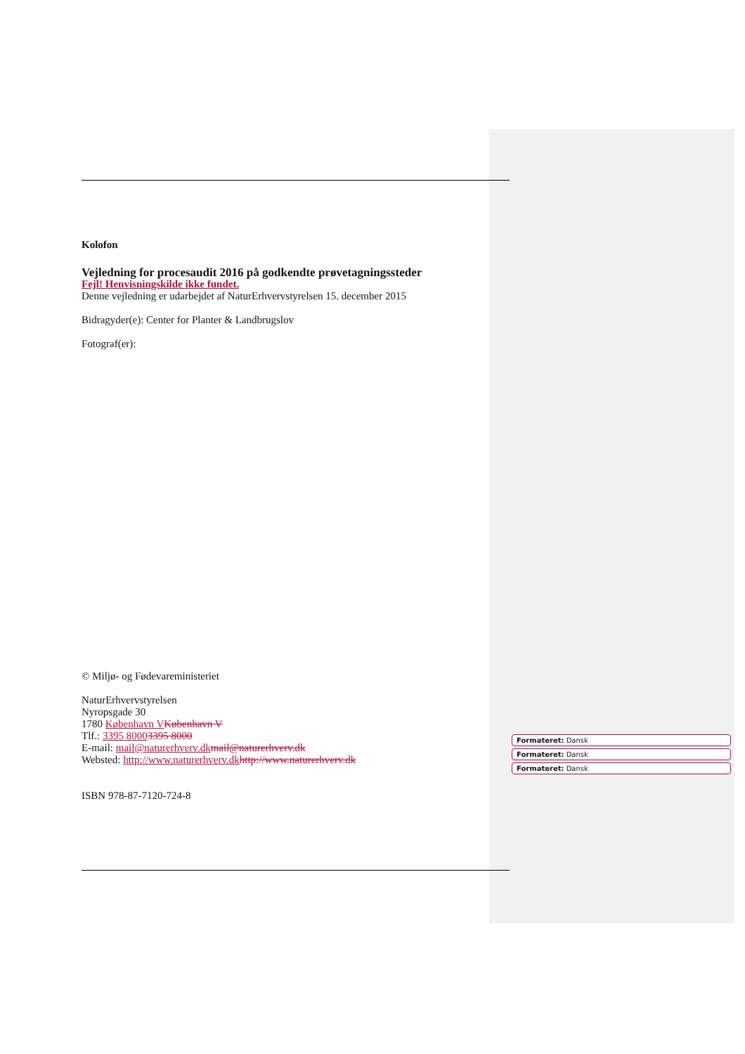Kolofon
Vejledning for procesaudit 2016 på godkendte prøvetagningssteder
Fejl! Henvisningskilde ikke fundet.
Denne vejledning er udarbejdet af NaturErhvervstyrelsen 15. december 2015
Bidragyder(e): Center for Planter & Landbrugslov
Fotograf(er):
© Miljø- og Fødevareministeriet
NaturErhvervstyrelsen
Nyropsgade 30
1780 København V København V
Tlf.: 3395 80003395 8000
E-mail: mail@naturerhverv.dk mail@naturerhverv.dk
Websted: http://www.naturerhverv.dk http://www.naturerhverv.dk
ISBN 978-87-7120-724-8
Formateret: Dansk
Formateret: Dansk
Formateret: Dansk